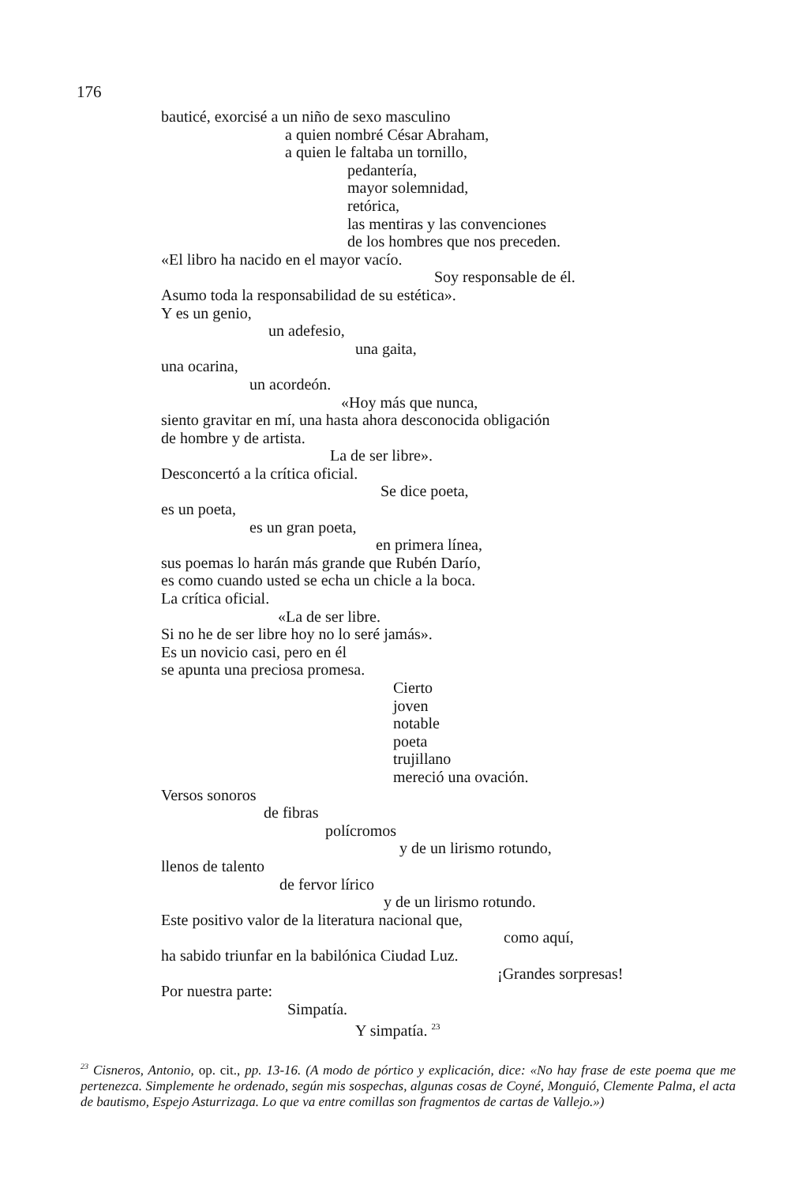176
bauticé, exorcisé a un niño de sexo masculino
a quien nombré César Abraham,
a quien le faltaba un tornillo,
pedantería,
mayor solemnidad,
retórica,
las mentiras y las convenciones
de los hombres que nos preceden.
«El libro ha nacido en el mayor vacío.
Soy responsable de él.
Asumo toda la responsabilidad de su estética».
Y es un genio,
un adefesio,
una gaita,
una ocarina,
un acordeón.
«Hoy más que nunca,
siento gravitar en mí, una hasta ahora desconocida obligación
de hombre y de artista.
La de ser libre».
Desconcertó a la crítica oficial.
Se dice poeta,
es un poeta,
es un gran poeta,
en primera línea,
sus poemas lo harán más grande que Rubén Darío,
es como cuando usted se echa un chicle a la boca.
La crítica oficial.
«La de ser libre.
Si no he de ser libre hoy no lo seré jamás».
Es un novicio casi, pero en él
se apunta una preciosa promesa.
Cierto
joven
notable
poeta
trujillano
mereció una ovación.
Versos sonoros
de fibras
polícromos
y de un lirismo rotundo,
llenos de talento
de fervor lírico
y de un lirismo rotundo.
Este positivo valor de la literatura nacional que,
como aquí,
ha sabido triunfar en la babilónica Ciudad Luz.
¡Grandes sorpresas!
Por nuestra parte:
Simpatía.
Y simpatía. <sup>23</sup>
<sup>23</sup> Cisneros, Antonio, op. cit., pp. 13-16. (A modo de pórtico y explicación, dice: «No hay frase de este poema que me pertenezca. Simplemente he ordenado, según mis sospechas, algunas cosas de Coyné, Monguió, Clemente Palma, el acta de bautismo, Espejo Asturrizaga. Lo que va entre comillas son fragmentos de cartas de Vallejo.»)